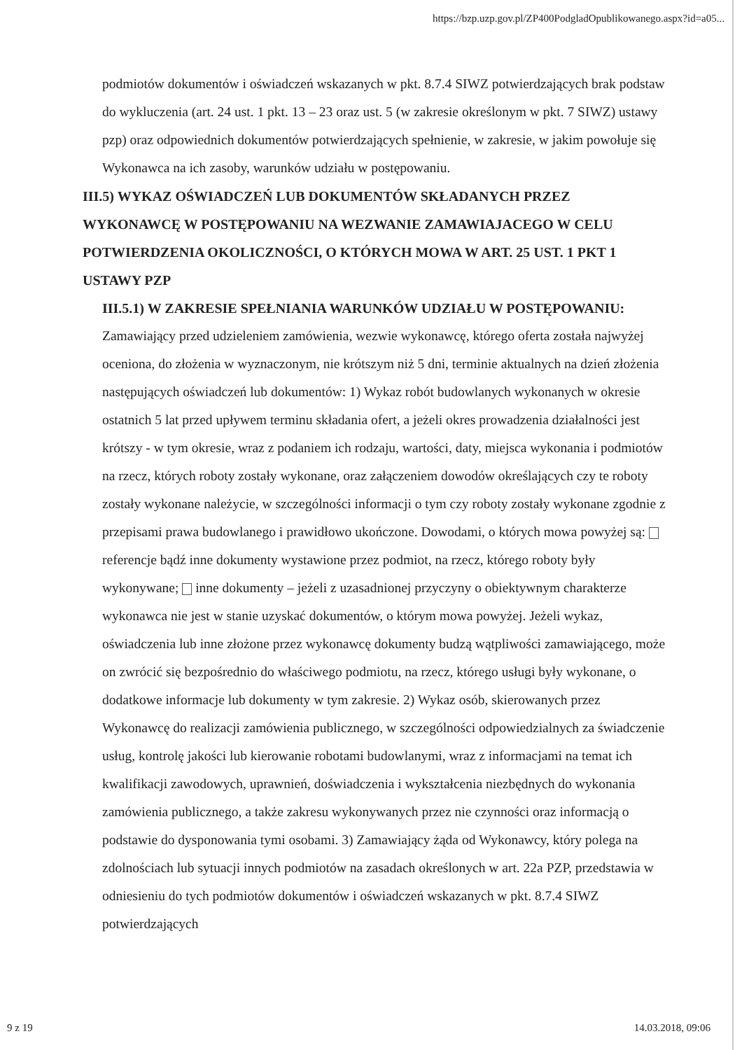https://bzp.uzp.gov.pl/ZP400PodgladOpublikowanego.aspx?id=a05...
podmiotów dokumentów i oświadczeń wskazanych w pkt. 8.7.4 SIWZ potwierdzających brak podstaw do wykluczenia (art. 24 ust. 1 pkt. 13 – 23 oraz ust. 5 (w zakresie określonym w pkt. 7 SIWZ) ustawy pzp) oraz odpowiednich dokumentów potwierdzających spełnienie, w zakresie, w jakim powołuje się Wykonawca na ich zasoby, warunków udziału w postępowaniu.
III.5) WYKAZ OŚWIADCZEŃ LUB DOKUMENTÓW SKŁADANYCH PRZEZ WYKONAWCĘ W POSTĘPOWANIU NA WEZWANIE ZAMAWIAJACEGO W CELU POTWIERDZENIA OKOLICZNOŚCI, O KTÓRYCH MOWA W ART. 25 UST. 1 PKT 1 USTAWY PZP
III.5.1) W ZAKRESIE SPEŁNIANIA WARUNKÓW UDZIAŁU W POSTĘPOWANIU:
Zamawiający przed udzieleniem zamówienia, wezwie wykonawcę, którego oferta została najwyżej oceniona, do złożenia w wyznaczonym, nie krótszym niż 5 dni, terminie aktualnych na dzień złożenia następujących oświadczeń lub dokumentów: 1) Wykaz robót budowlanych wykonanych w okresie ostatnich 5 lat przed upływem terminu składania ofert, a jeżeli okres prowadzenia działalności jest krótszy - w tym okresie, wraz z podaniem ich rodzaju, wartości, daty, miejsca wykonania i podmiotów na rzecz, których roboty zostały wykonane, oraz załączeniem dowodów określających czy te roboty zostały wykonane należycie, w szczególności informacji o tym czy roboty zostały wykonane zgodnie z przepisami prawa budowlanego i prawidłowo ukończone. Dowodami, o których mowa powyżej są: referencje bądź inne dokumenty wystawione przez podmiot, na rzecz, którego roboty były wykonywane; inne dokumenty – jeżeli z uzasadnionej przyczyny o obiektywnym charakterze wykonawca nie jest w stanie uzyskać dokumentów, o którym mowa powyżej. Jeżeli wykaz, oświadczenia lub inne złożone przez wykonawcę dokumenty budzą wątpliwości zamawiającego, może on zwrócić się bezpośrednio do właściwego podmiotu, na rzecz, którego usługi były wykonane, o dodatkowe informacje lub dokumenty w tym zakresie. 2) Wykaz osób, skierowanych przez Wykonawcę do realizacji zamówienia publicznego, w szczególności odpowiedzialnych za świadczenie usług, kontrolę jakości lub kierowanie robotami budowlanymi, wraz z informacjami na temat ich kwalifikacji zawodowych, uprawnień, doświadczenia i wykształcenia niezbędnych do wykonania zamówienia publicznego, a także zakresu wykonywanych przez nie czynności oraz informacją o podstawie do dysponowania tymi osobami. 3) Zamawiający żąda od Wykonawcy, który polega na zdolnościach lub sytuacji innych podmiotów na zasadach określonych w art. 22a PZP, przedstawia w odniesieniu do tych podmiotów dokumentów i oświadczeń wskazanych w pkt. 8.7.4 SIWZ potwierdzających
9 z 19 14.03.2018, 09:06